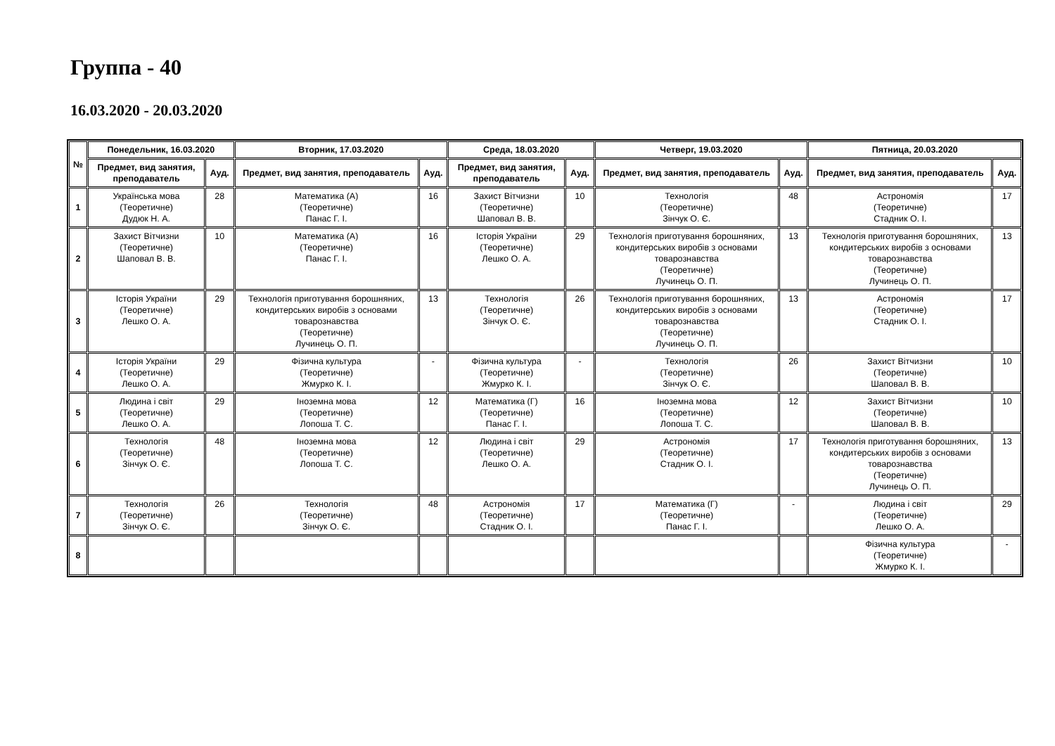Группа - 40
16.03.2020 - 20.03.2020
| № | Понедельник, 16.03.2020 | | Вторник, 17.03.2020 | | Среда, 18.03.2020 | | Четверг, 19.03.2020 | | Пятница, 20.03.2020 | |
| --- | --- | --- | --- | --- | --- | --- | --- | --- | --- | --- |
| | Предмет, вид занятия, преподаватель | Ауд. | Предмет, вид занятия, преподаватель | Ауд. | Предмет, вид занятия, преподаватель | Ауд. | Предмет, вид занятия, преподаватель | Ауд. | Предмет, вид занятия, преподаватель | Ауд. |
| 1 | Українська мова (Теоретичне) Дудюк Н. А. | 28 | Математика (А) (Теоретичне) Панас Г. І. | 16 | Захист Вітчизни (Теоретичне) Шаповал В. В. | 10 | Технологія (Теоретичне) Зінчук О. Є. | 48 | Астрономія (Теоретичне) Стадник О. І. | 17 |
| 2 | Захист Вітчизни (Теоретичне) Шаповал В. В. | 10 | Математика (А) (Теоретичне) Панас Г. І. | 16 | Історія України (Теоретичне) Лешко О. А. | 29 | Технологія приготування борошняних, кондитерських виробів з основами товарознавства (Теоретичне) Лучинець О. П. | 13 | Технологія приготування борошняних, кондитерських виробів з основами товарознавства (Теоретичне) Лучинець О. П. | 13 |
| 3 | Історія України (Теоретичне) Лешко О. А. | 29 | Технологія приготування борошняних, кондитерських виробів з основами товарознавства (Теоретичне) Лучинець О. П. | 13 | Технологія (Теоретичне) Зінчук О. Є. | 26 | Технологія приготування борошняних, кондитерських виробів з основами товарознавства (Теоретичне) Лучинець О. П. | 13 | Астрономія (Теоретичне) Стадник О. І. | 17 |
| 4 | Історія України (Теоретичне) Лешко О. А. | 29 | Фізична культура (Теоретичне) Жмурко К. І. | - | Фізична культура (Теоретичне) Жмурко К. І. | - | Технологія (Теоретичне) Зінчук О. Є. | 26 | Захист Вітчизни (Теоретичне) Шаповал В. В. | 10 |
| 5 | Людина і світ (Теоретичне) Лешко О. А. | 29 | Іноземна мова (Теоретичне) Лопоша Т. С. | 12 | Математика (Г) (Теоретичне) Панас Г. І. | 16 | Іноземна мова (Теоретичне) Лопоша Т. С. | 12 | Захист Вітчизни (Теоретичне) Шаповал В. В. | 10 |
| 6 | Технологія (Теоретичне) Зінчук О. Є. | 48 | Іноземна мова (Теоретичне) Лопоша Т. С. | 12 | Людина і світ (Теоретичне) Лешко О. А. | 29 | Астрономія (Теоретичне) Стадник О. І. | 17 | Технологія приготування борошняних, кондитерських виробів з основами товарознавства (Теоретичне) Лучинець О. П. | 13 |
| 7 | Технологія (Теоретичне) Зінчук О. Є. | 26 | Технологія (Теоретичне) Зінчук О. Є. | 48 | Астрономія (Теоретичне) Стадник О. І. | 17 | Математика (Г) (Теоретичне) Панас Г. І. | - | Людина і світ (Теоретичне) Лешко О. А. | 29 |
| 8 | | | | | | | | | Фізична культура (Теоретичне) Жмурко К. І. | - |